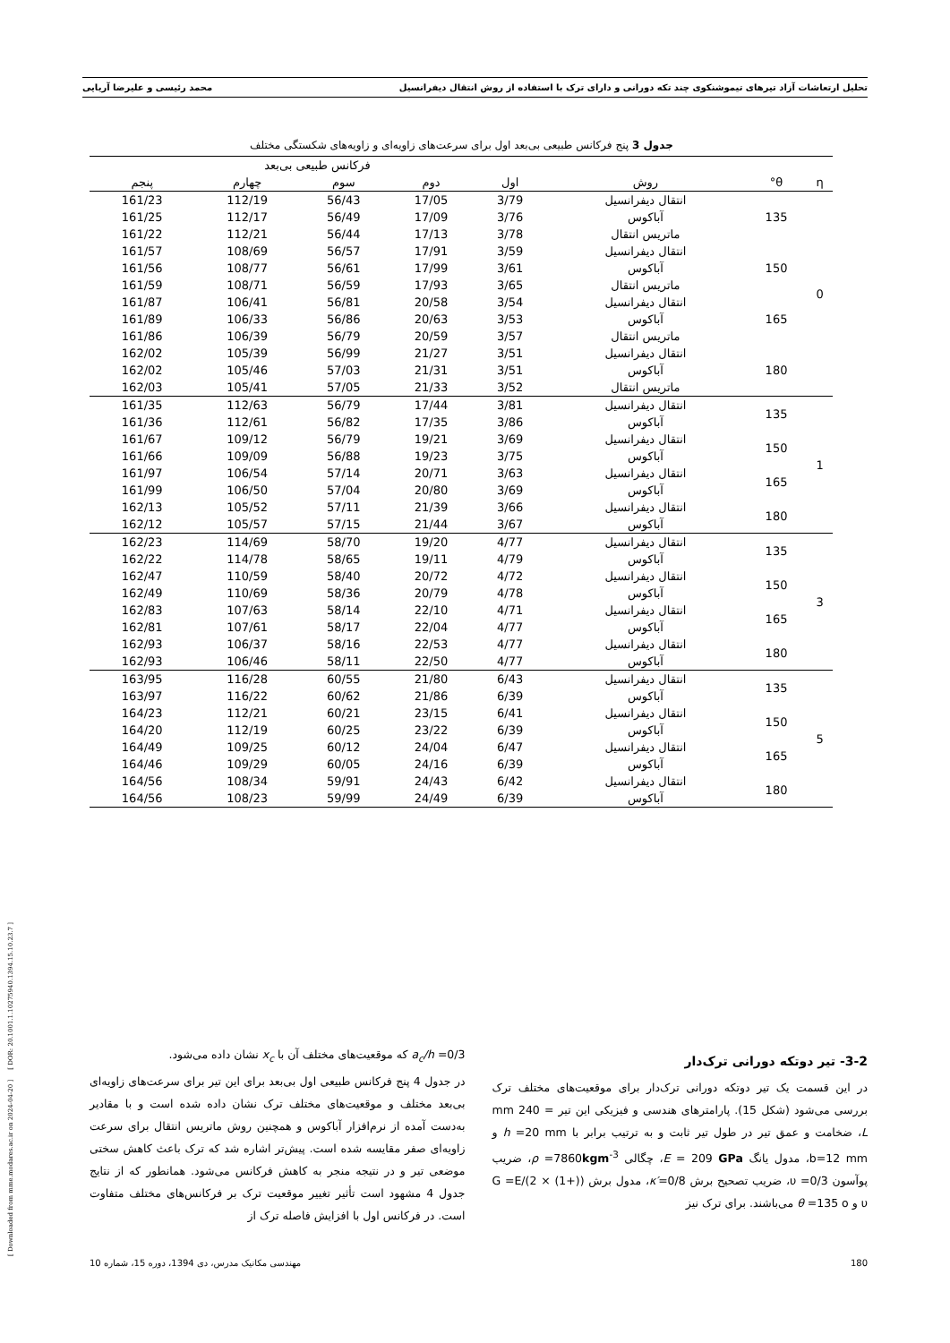تحلیل ارتعاشات آزاد تیرهای تیموشنکوی چند تکه دورانی و دارای ترک با استفاده از روش انتقال دیفرانسیل محمد رئیسی و علیرضا آریایی
جدول 3 پنج فرکانس طبیعی بی‌بعد اول برای سرعت‌های زاویه‌ای و زاویه‌های شکستگی مختلف
| | | | فرکانس طبیعی بی‌بعد | | | | |
| --- | --- | --- | --- | --- | --- | --- | --- |
| η | θ° | روش | اول | دوم | سوم | چهارم | پنجم |
| 0 | 135 | انتقال دیفرانسیل | 3/79 | 17/05 | 56/43 | 112/19 | 161/23 |
| | | آباکوس | 3/76 | 17/09 | 56/49 | 112/17 | 161/25 |
| | | ماتریس انتقال | 3/78 | 17/13 | 56/44 | 112/21 | 161/22 |
| | 150 | انتقال دیفرانسیل | 3/59 | 17/91 | 56/57 | 108/69 | 161/57 |
| | | آباکوس | 3/61 | 17/99 | 56/61 | 108/77 | 161/56 |
| | | ماتریس انتقال | 3/65 | 17/93 | 56/59 | 108/71 | 161/59 |
| | 165 | انتقال دیفرانسیل | 3/54 | 20/58 | 56/81 | 106/41 | 161/87 |
| | | آباکوس | 3/53 | 20/63 | 56/86 | 106/33 | 161/89 |
| | | ماتریس انتقال | 3/57 | 20/59 | 56/79 | 106/39 | 161/86 |
| | 180 | انتقال دیفرانسیل | 3/51 | 21/27 | 56/99 | 105/39 | 162/02 |
| | | آباکوس | 3/51 | 21/31 | 57/03 | 105/46 | 162/02 |
| | | ماتریس انتقال | 3/52 | 21/33 | 57/05 | 105/41 | 162/03 |
| 1 | 135 | انتقال دیفرانسیل | 3/81 | 17/44 | 56/79 | 112/63 | 161/35 |
| | | آباکوس | 3/86 | 17/35 | 56/82 | 112/61 | 161/36 |
| | 150 | انتقال دیفرانسیل | 3/69 | 19/21 | 56/79 | 109/12 | 161/67 |
| | | آباکوس | 3/75 | 19/23 | 56/88 | 109/09 | 161/66 |
| | 165 | انتقال دیفرانسیل | 3/63 | 20/71 | 57/14 | 106/54 | 161/97 |
| | | آباکوس | 3/69 | 20/80 | 57/04 | 106/50 | 161/99 |
| | 180 | انتقال دیفرانسیل | 3/66 | 21/39 | 57/11 | 105/52 | 162/13 |
| | | آباکوس | 3/67 | 21/44 | 57/15 | 105/57 | 162/12 |
| 3 | 135 | انتقال دیفرانسیل | 4/77 | 19/20 | 58/70 | 114/69 | 162/23 |
| | | آباکوس | 4/79 | 19/11 | 58/65 | 114/78 | 162/22 |
| | 150 | انتقال دیفرانسیل | 4/72 | 20/72 | 58/40 | 110/59 | 162/47 |
| | | آباکوس | 4/78 | 20/79 | 58/36 | 110/69 | 162/49 |
| | 165 | انتقال دیفرانسیل | 4/71 | 22/10 | 58/14 | 107/63 | 162/83 |
| | | آباکوس | 4/77 | 22/04 | 58/17 | 107/61 | 162/81 |
| | 180 | انتقال دیفرانسیل | 4/77 | 22/53 | 58/16 | 106/37 | 162/93 |
| | | آباکوس | 4/77 | 22/50 | 58/11 | 106/46 | 162/93 |
| 5 | 135 | انتقال دیفرانسیل | 6/43 | 21/80 | 60/55 | 116/28 | 163/95 |
| | | آباکوس | 6/39 | 21/86 | 60/62 | 116/22 | 163/97 |
| | 150 | انتقال دیفرانسیل | 6/41 | 23/15 | 60/21 | 112/21 | 164/23 |
| | | آباکوس | 6/39 | 23/22 | 60/25 | 112/19 | 164/20 |
| | 165 | انتقال دیفرانسیل | 6/47 | 24/04 | 60/12 | 109/25 | 164/49 |
| | | آباکوس | 6/39 | 24/16 | 60/05 | 109/29 | 164/46 |
| | 180 | انتقال دیفرانسیل | 6/42 | 24/43 | 59/91 | 108/34 | 164/56 |
| | | آباکوس | 6/39 | 24/49 | 59/99 | 108/23 | 164/56 |
3-2- تیر دوتکه دورانی ترک‌دار
در این قسمت یک تیر دوتکه دورانی ترک‌دار برای موقعیت‌های مختلف ترک بررسی می‌شود (شکل 15). پارامترهای هندسی و فیزیکی این تیر mm 240 = L، ضخامت و عمق تیر در طول تیر ثابت و به ترتیب برابر با h =20 mm و b=12 mm، مدول یانگ E = 209 GPa، چگالی ρ =7860kgm<sup>-3</sup>، ضریب پوآسون υ =0/3، ضریب تصحیح برش κ′=0/8، مدول برش ((G =E/(2 × (1+ υ و θ =135 o می‌باشند. برای ترک نیز
a<sub>c</sub>/h =0/3 که موقعیت‌های مختلف آن با x<sub>c</sub> نشان داده می‌شود.
در جدول 4 پنج فرکانس طبیعی اول بی‌بعد برای این تیر برای سرعت‌های زاویه‌ای بی‌بعد مختلف و موقعیت‌های مختلف ترک نشان داده شده است و با مقادیر به‌دست آمده از نرم‌افزار آباکوس و همچنین روش ماتریس انتقال برای سرعت زاویه‌ای صفر مقایسه شده است. پیش‌تر اشاره شد که ترک باعث کاهش سختی موضعی تیر و در نتیجه منجر به کاهش فرکانس می‌شود. همانطور که از نتایج جدول 4 مشهود است تأثیر تغییر موقعیت ترک بر فرکانس‌های مختلف متفاوت است. در فرکانس اول با افزایش فاصله ترک از
180 مهندسی مکانیک مدرس، دی 1394، دوره 15، شماره 10
[ DOR: 20.1001.1.10275940.1394.15.10.23.7 ] [ Downloaded from mme.modares.ac.ir on 2024-04-20 ]